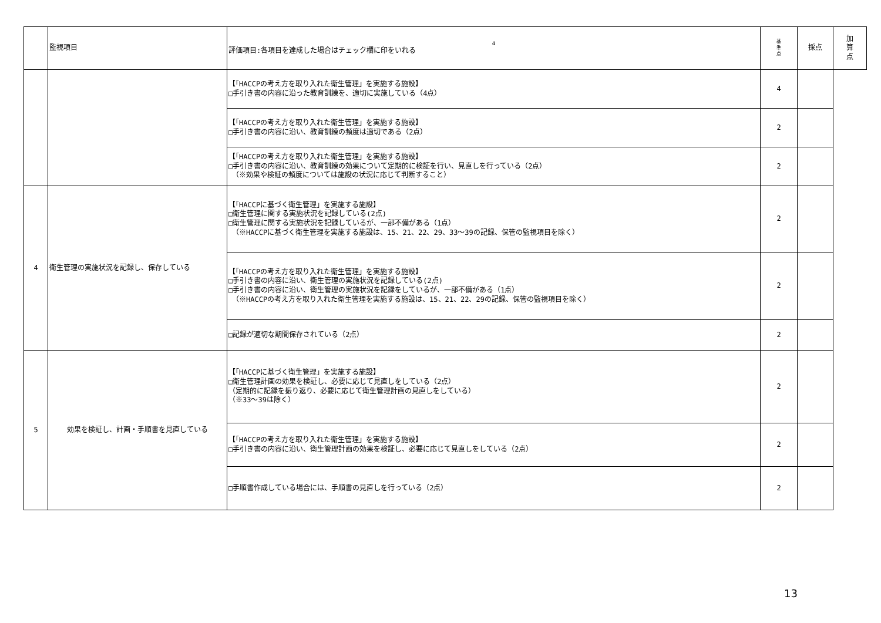| | 監視項目 | 4 評価項目:各項目を達成した場合はチェック欄に印をいれる | 基 準 点 | 採点 | 加 算 点 |
| --- | --- | --- | --- | --- | --- |
| | | 【「HACCPの考え方を取り入れた衛生管理」を実施する施設】 □手引き書の内容に沿った教育訓練を、適切に実施している（4点） | 4 | | |
| | | 【「HACCPの考え方を取り入れた衛生管理」を実施する施設】 □手引き書の内容に沿い、教育訓練の頻度は適切である（2点） | 2 | | |
| | | 【「HACCPの考え方を取り入れた衛生管理」を実施する施設】 □手引き書の内容に沿い、教育訓練の効果について定期的に検証を行い、見直しを行っている（2点） （※効果や検証の頻度については施設の状況に応じて判断すること） | 2 | | |
| 4 | 衛生管理の実施状況を記録し、保存している | 【「HACCPに基づく衛生管理」を実施する施設】 □衛生管理に関する実施状況を記録している(2点) □衛生管理に関する実施状況を記録しているが、一部不備がある（1点） （※HACCPに基づく衛生管理を実施する施設は、15、21、22、29、33～39の記録、保管の監視項目を除く） | 2 | | |
| | | 【「HACCPの考え方を取り入れた衛生管理」を実施する施設】 □手引き書の内容に沿い、衛生管理の実施状況を記録している(2点) □手引き書の内容に沿い、衛生管理の実施状況を記録をしているが、一部不備がある（1点） （※HACCPの考え方を取り入れた衛生管理を実施する施設は、15、21、22、29の記録、保管の監視項目を除く） | 2 | | |
| | | □記録が適切な期間保存されている（2点） | 2 | | |
| 5 | 効果を検証し、計画・手順書を見直している | 【「HACCPに基づく衛生管理」を実施する施設】 □衛生管理計画の効果を検証し、必要に応じて見直しをしている（2点） （定期的に記録を振り返り、必要に応じて衛生管理計画の見直しをしている） （※33～39は除く） | 2 | | |
| | | 【「HACCPの考え方を取り入れた衛生管理」を実施する施設】 □手引き書の内容に沿い、衛生管理計画の効果を検証し、必要に応じて見直しをしている（2点） | 2 | | |
| | | □手順書作成している場合には、手順書の見直しを行っている（2点） | 2 | | |
13